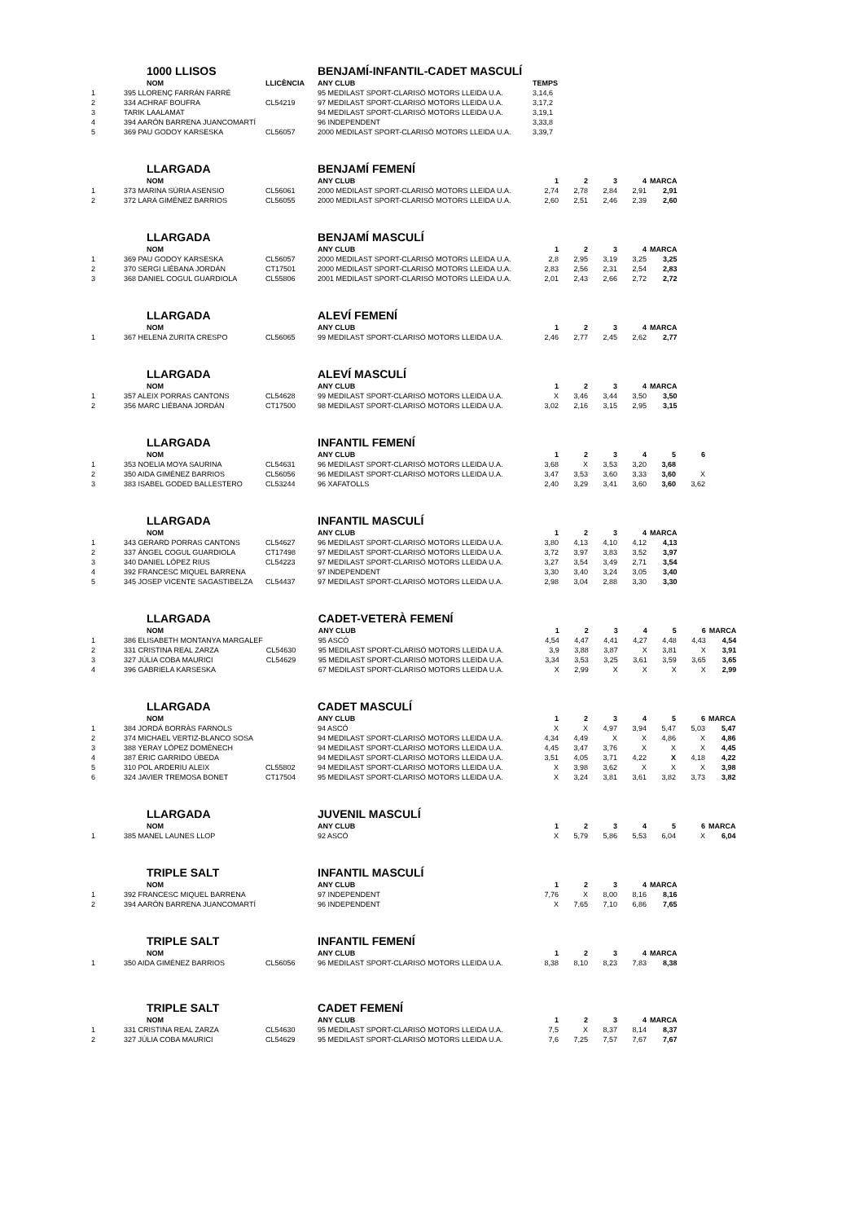| | 1000 LLISOS | | BENJAMÍ-INFANTIL-CADET MASCULÍ | |
| | NOM | LLICÈNCIA | ANY CLUB | TEMPS |
| 1 | 395 LLORENÇ FARRÁN FARRÉ | | 95 MEDILAST SPORT-CLARISÓ MOTORS LLEIDA U.A. | 3,14,6 |
| 2 | 334 ACHRAF BOUFRA | CL54219 | 97 MEDILAST SPORT-CLARISÓ MOTORS LLEIDA U.A. | 3,17,2 |
| 3 | TARIK LAALAMAT | | 94 MEDILAST SPORT-CLARISÓ MOTORS LLEIDA U.A. | 3,19,1 |
| 4 | 394 AARÓN BARRENA JUANCOMARTÍ | | 96 INDEPENDENT | 3,33,8 |
| 5 | 369 PAU GODOY KARSESKA | CL56057 | 2000 MEDILAST SPORT-CLARISÓ MOTORS LLEIDA U.A. | 3,39,7 |
| | LLARGADA | | BENJAMÍ FEMENÍ | | | | | |
| | NOM | | ANY CLUB | 1 | 2 | 3 | 4 | MARCA |
| 1 | 373 MARINA SÚRIA ASENSIO | CL56061 | 2000 MEDILAST SPORT-CLARISÓ MOTORS LLEIDA U.A. | 2,74 | 2,78 | 2,84 | 2,91 | 2,91 |
| 2 | 372 LARA GIMÉNEZ BARRIOS | CL56055 | 2000 MEDILAST SPORT-CLARISÓ MOTORS LLEIDA U.A. | 2,60 | 2,51 | 2,46 | 2,39 | 2,60 |
| | LLARGADA | | BENJAMÍ MASCULÍ | | | | | |
| | NOM | | ANY CLUB | 1 | 2 | 3 | 4 | MARCA |
| 1 | 369 PAU GODOY KARSESKA | CL56057 | 2000 MEDILAST SPORT-CLARISÓ MOTORS LLEIDA U.A. | 2,8 | 2,95 | 3,19 | 3,25 | 3,25 |
| 2 | 370 SERGI LIÉBANA JORDÁN | CT17501 | 2000 MEDILAST SPORT-CLARISÓ MOTORS LLEIDA U.A. | 2,83 | 2,56 | 2,31 | 2,54 | 2,83 |
| 3 | 368 DANIEL COGUL GUARDIOLA | CL55806 | 2001 MEDILAST SPORT-CLARISÓ MOTORS LLEIDA U.A. | 2,01 | 2,43 | 2,66 | 2,72 | 2,72 |
| | LLARGADA | | ALEVÍ FEMENÍ | | | | | |
| | NOM | | ANY CLUB | 1 | 2 | 3 | 4 | MARCA |
| 1 | 367 HELENA ZURITA CRESPO | CL56065 | 99 MEDILAST SPORT-CLARISÓ MOTORS LLEIDA U.A. | 2,46 | 2,77 | 2,45 | 2,62 | 2,77 |
| | LLARGADA | | ALEVÍ MASCULÍ | | | | | |
| | NOM | | ANY CLUB | 1 | 2 | 3 | 4 | MARCA |
| 1 | 357 ALEIX PORRAS CANTONS | CL54628 | 99 MEDILAST SPORT-CLARISÓ MOTORS LLEIDA U.A. | X | 3,46 | 3,44 | 3,50 | 3,50 |
| 2 | 356 MARC LIÉBANA JORDÁN | CT17500 | 98 MEDILAST SPORT-CLARISÓ MOTORS LLEIDA U.A. | 3,02 | 2,16 | 3,15 | 2,95 | 3,15 |
| | LLARGADA | | INFANTIL FEMENÍ | | | | | | |
| | NOM | | ANY CLUB | 1 | 2 | 3 | 4 | 5 | 6 |
| 1 | 353 NOELIA MOYA SAURINA | CL54631 | 96 MEDILAST SPORT-CLARISÓ MOTORS LLEIDA U.A. | 3,68 | X | 3,53 | 3,20 | 3,68 | |
| 2 | 350 AIDA GIMÉNEZ BARRIOS | CL56056 | 96 MEDILAST SPORT-CLARISÓ MOTORS LLEIDA U.A. | 3,47 | 3,53 | 3,60 | 3,33 | 3,60 | X |
| 3 | 383 ISABEL GODED BALLESTERO | CL53244 | 96 XAFATOLLS | 2,40 | 3,29 | 3,41 | 3,60 | 3,60 | 3,62 |
| | LLARGADA | | INFANTIL MASCULÍ | | | | | |
| | NOM | | ANY CLUB | 1 | 2 | 3 | 4 | MARCA |
| 1 | 343 GERARD PORRAS CANTONS | CL54627 | 96 MEDILAST SPORT-CLARISÓ MOTORS LLEIDA U.A. | 3,80 | 4,13 | 4,10 | 4,12 | 4,13 |
| 2 | 337 ÀNGEL COGUL GUARDIOLA | CT17498 | 97 MEDILAST SPORT-CLARISÓ MOTORS LLEIDA U.A. | 3,72 | 3,97 | 3,83 | 3,52 | 3,97 |
| 3 | 340 DANIEL LÓPEZ RIUS | CL54223 | 97 MEDILAST SPORT-CLARISÓ MOTORS LLEIDA U.A. | 3,27 | 3,54 | 3,49 | 2,71 | 3,54 |
| 4 | 392 FRANCESC MIQUEL BARRENA | | 97 INDEPENDENT | 3,30 | 3,40 | 3,24 | 3,05 | 3,40 |
| 5 | 345 JOSEP VICENTE SAGASTIBELZA | CL54437 | 97 MEDILAST SPORT-CLARISÓ MOTORS LLEIDA U.A. | 2,98 | 3,04 | 2,88 | 3,30 | 3,30 |
| | LLARGADA | | CADET-VETERÀ FEMENÍ | | | | | | | |
| | NOM | | ANY CLUB | 1 | 2 | 3 | 4 | 5 | 6 | MARCA |
| 1 | 386 ELISABETH MONTANYA MARGALEF | | 95 ASCÓ | 4,54 | 4,47 | 4,41 | 4,27 | 4,48 | 4,43 | 4,54 |
| 2 | 331 CRISTINA REAL ZARZA | CL54630 | 95 MEDILAST SPORT-CLARISÓ MOTORS LLEIDA U.A. | 3,9 | 3,88 | 3,87 | X | 3,81 | X | 3,91 |
| 3 | 327 JÚLIA COBA MAURICI | CL54629 | 95 MEDILAST SPORT-CLARISÓ MOTORS LLEIDA U.A. | 3,34 | 3,53 | 3,25 | 3,61 | 3,59 | 3,65 | 3,65 |
| 4 | 396 GABRIELA KARSESKA | | 67 MEDILAST SPORT-CLARISÓ MOTORS LLEIDA U.A. | X | 2,99 | X | X | X | X | 2,99 |
| | LLARGADA | | CADET MASCULÍ | | | | | | | |
| | NOM | | ANY CLUB | 1 | 2 | 3 | 4 | 5 | 6 | MARCA |
| 1 | 384 JORDÁ BORRÀS FARNOLS | | 94 ASCÓ | X | X | 4,97 | 3,94 | 5,47 | 5,03 | 5,47 |
| 2 | 374 MICHAEL VERTIZ-BLANCO SOSA | | 94 MEDILAST SPORT-CLARISÓ MOTORS LLEIDA U.A. | 4,34 | 4,49 | X | X | 4,86 | X | 4,86 |
| 3 | 388 YERAY LÓPEZ DOMÉNECH | | 94 MEDILAST SPORT-CLARISÓ MOTORS LLEIDA U.A. | 4,45 | 3,47 | 3,76 | X | X | X | 4,45 |
| 4 | 387 ÉRIC GARRIDO ÚBEDA | | 94 MEDILAST SPORT-CLARISÓ MOTORS LLEIDA U.A. | 3,51 | 4,05 | 3,71 | 4,22 | X | 4,18 | 4,22 |
| 5 | 310 POL ARDERIU ALEIX | CL55802 | 94 MEDILAST SPORT-CLARISÓ MOTORS LLEIDA U.A. | X | 3,98 | 3,62 | X | X | X | 3,98 |
| 6 | 324 JAVIER TREMOSA BONET | CT17504 | 95 MEDILAST SPORT-CLARISÓ MOTORS LLEIDA U.A. | X | 3,24 | 3,81 | 3,61 | 3,82 | 3,73 | 3,82 |
| | LLARGADA | | JUVENIL MASCULÍ | | | | | | | |
| | NOM | | ANY CLUB | 1 | 2 | 3 | 4 | 5 | 6 | MARCA |
| 1 | 385 MANEL LAUNES LLOP | | 92 ASCÓ | X | 5,79 | 5,86 | 5,53 | 6,04 | X | 6,04 |
| | TRIPLE SALT | | INFANTIL MASCULÍ | | | | | |
| | NOM | | ANY CLUB | 1 | 2 | 3 | 4 | MARCA |
| 1 | 392 FRANCESC MIQUEL BARRENA | | 97 INDEPENDENT | 7,76 | X | 8,00 | 8,16 | 8,16 |
| 2 | 394 AARÓN BARRENA JUANCOMARTÍ | | 96 INDEPENDENT | X | 7,65 | 7,10 | 6,86 | 7,65 |
| | TRIPLE SALT | | INFANTIL FEMENÍ | | | | | |
| | NOM | | ANY CLUB | 1 | 2 | 3 | 4 | MARCA |
| 1 | 350 AIDA GIMÉNEZ BARRIOS | CL56056 | 96 MEDILAST SPORT-CLARISÓ MOTORS LLEIDA U.A. | 8,38 | 8,10 | 8,23 | 7,83 | 8,38 |
| | TRIPLE SALT | | CADET FEMENÍ | | | | | |
| | NOM | | ANY CLUB | 1 | 2 | 3 | 4 | MARCA |
| 1 | 331 CRISTINA REAL ZARZA | CL54630 | 95 MEDILAST SPORT-CLARISÓ MOTORS LLEIDA U.A. | 7,5 | X | 8,37 | 8,14 | 8,37 |
| 2 | 327 JÚLIA COBA MAURICI | CL54629 | 95 MEDILAST SPORT-CLARISÓ MOTORS LLEIDA U.A. | 7,6 | 7,25 | 7,57 | 7,67 | 7,67 |